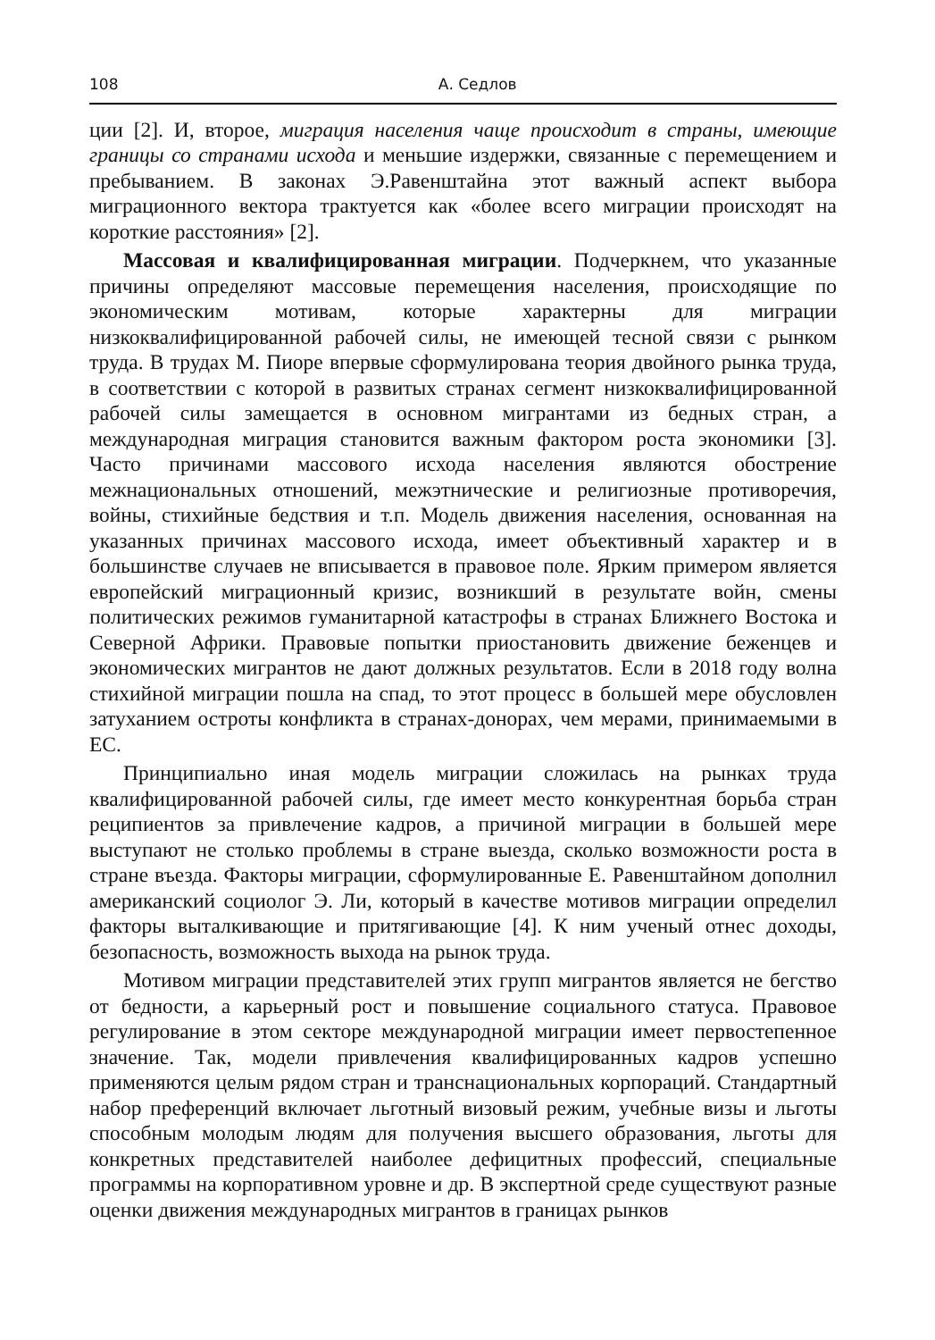108 А. Седлов
ции [2]. И, второе, миграция населения чаще происходит в страны, имеющие границы со странами исхода и меньшие издержки, связанные с перемещением и пребыванием. В законах Э.Равенштайна этот важный аспект выбора миграционного вектора трактуется как «более всего миграции происходят на короткие расстояния» [2].
Массовая и квалифицированная миграции. Подчеркнем, что указанные причины определяют массовые перемещения населения, происходящие по экономическим мотивам, которые характерны для миграции низкоквалифицированной рабочей силы, не имеющей тесной связи с рынком труда. В трудах М. Пиоре впервые сформулирована теория двойного рынка труда, в соответствии с которой в развитых странах сегмент низкоквалифицированной рабочей силы замещается в основном мигрантами из бедных стран, а международная миграция становится важным фактором роста экономики [3]. Часто причинами массового исхода населения являются обострение межнациональных отношений, межэтнические и религиозные противоречия, войны, стихийные бедствия и т.п. Модель движения населения, основанная на указанных причинах массового исхода, имеет объективный характер и в большинстве случаев не вписывается в правовое поле. Ярким примером является европейский миграционный кризис, возникший в результате войн, смены политических режимов гуманитарной катастрофы в странах Ближнего Востока и Северной Африки. Правовые попытки приостановить движение беженцев и экономических мигрантов не дают должных результатов. Если в 2018 году волна стихийной миграции пошла на спад, то этот процесс в большей мере обусловлен затуханием остроты конфликта в странах-донорах, чем мерами, принимаемыми в ЕС.
Принципиально иная модель миграции сложилась на рынках труда квалифицированной рабочей силы, где имеет место конкурентная борьба стран реципиентов за привлечение кадров, а причиной миграции в большей мере выступают не столько проблемы в стране выезда, сколько возможности роста в стране въезда. Факторы миграции, сформулированные Е. Равенштайном дополнил американский социолог Э. Ли, который в качестве мотивов миграции определил факторы выталкивающие и притягивающие [4]. К ним ученый отнес доходы, безопасность, возможность выхода на рынок труда.
Мотивом миграции представителей этих групп мигрантов является не бегство от бедности, а карьерный рост и повышение социального статуса. Правовое регулирование в этом секторе международной миграции имеет первостепенное значение. Так, модели привлечения квалифицированных кадров успешно применяются целым рядом стран и транснациональных корпораций. Стандартный набор преференций включает льготный визовый режим, учебные визы и льготы способным молодым людям для получения высшего образования, льготы для конкретных представителей наиболее дефицитных профессий, специальные программы на корпоративном уровне и др. В экспертной среде существуют разные оценки движения международных мигрантов в границах рынков